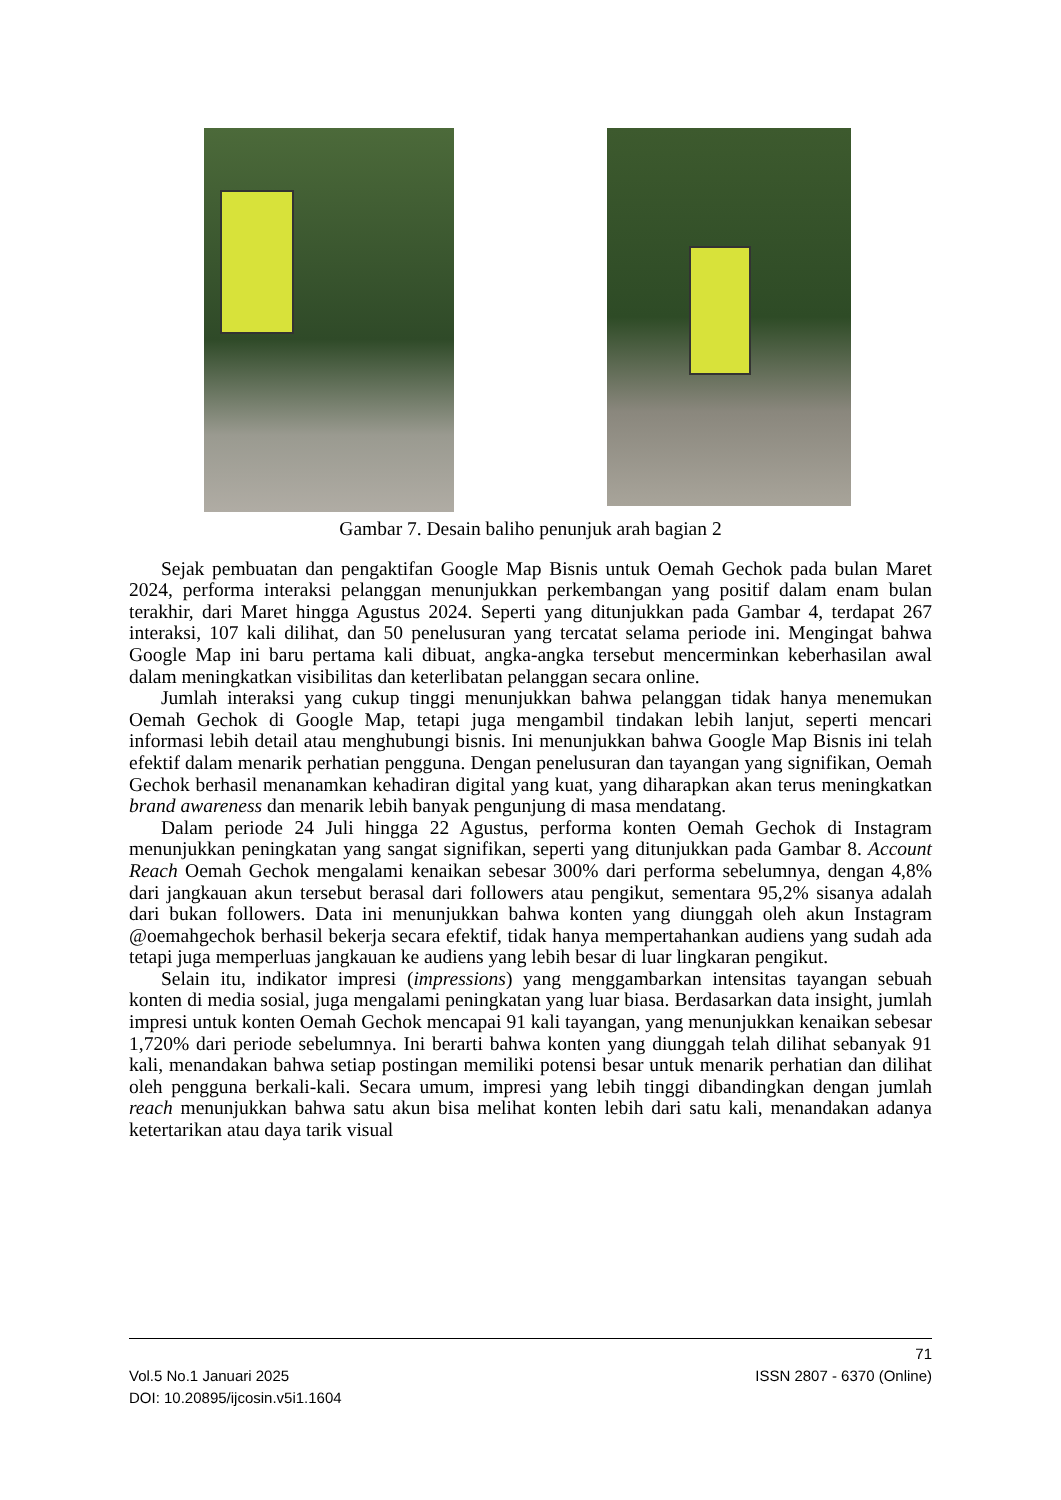Gambar 7. Desain baliho penunjuk arah bagian 2
Sejak pembuatan dan pengaktifan Google Map Bisnis untuk Oemah Gechok pada bulan Maret 2024, performa interaksi pelanggan menunjukkan perkembangan yang positif dalam enam bulan terakhir, dari Maret hingga Agustus 2024. Seperti yang ditunjukkan pada Gambar 4, terdapat 267 interaksi, 107 kali dilihat, dan 50 penelusuran yang tercatat selama periode ini. Mengingat bahwa Google Map ini baru pertama kali dibuat, angka-angka tersebut mencerminkan keberhasilan awal dalam meningkatkan visibilitas dan keterlibatan pelanggan secara online.
Jumlah interaksi yang cukup tinggi menunjukkan bahwa pelanggan tidak hanya menemukan Oemah Gechok di Google Map, tetapi juga mengambil tindakan lebih lanjut, seperti mencari informasi lebih detail atau menghubungi bisnis. Ini menunjukkan bahwa Google Map Bisnis ini telah efektif dalam menarik perhatian pengguna. Dengan penelusuran dan tayangan yang signifikan, Oemah Gechok berhasil menanamkan kehadiran digital yang kuat, yang diharapkan akan terus meningkatkan brand awareness dan menarik lebih banyak pengunjung di masa mendatang.
Dalam periode 24 Juli hingga 22 Agustus, performa konten Oemah Gechok di Instagram menunjukkan peningkatan yang sangat signifikan, seperti yang ditunjukkan pada Gambar 8. Account Reach Oemah Gechok mengalami kenaikan sebesar 300% dari performa sebelumnya, dengan 4,8% dari jangkauan akun tersebut berasal dari followers atau pengikut, sementara 95,2% sisanya adalah dari bukan followers. Data ini menunjukkan bahwa konten yang diunggah oleh akun Instagram @oemahgechok berhasil bekerja secara efektif, tidak hanya mempertahankan audiens yang sudah ada tetapi juga memperluas jangkauan ke audiens yang lebih besar di luar lingkaran pengikut.
Selain itu, indikator impresi (impressions) yang menggambarkan intensitas tayangan sebuah konten di media sosial, juga mengalami peningkatan yang luar biasa. Berdasarkan data insight, jumlah impresi untuk konten Oemah Gechok mencapai 91 kali tayangan, yang menunjukkan kenaikan sebesar 1,720% dari periode sebelumnya. Ini berarti bahwa konten yang diunggah telah dilihat sebanyak 91 kali, menandakan bahwa setiap postingan memiliki potensi besar untuk menarik perhatian dan dilihat oleh pengguna berkali-kali. Secara umum, impresi yang lebih tinggi dibandingkan dengan jumlah reach menunjukkan bahwa satu akun bisa melihat konten lebih dari satu kali, menandakan adanya ketertarikan atau daya tarik visual
71
Vol.5 No.1 Januari 2025 ISSN 2807 - 6370 (Online)
DOI: 10.20895/ijcosin.v5i1.1604